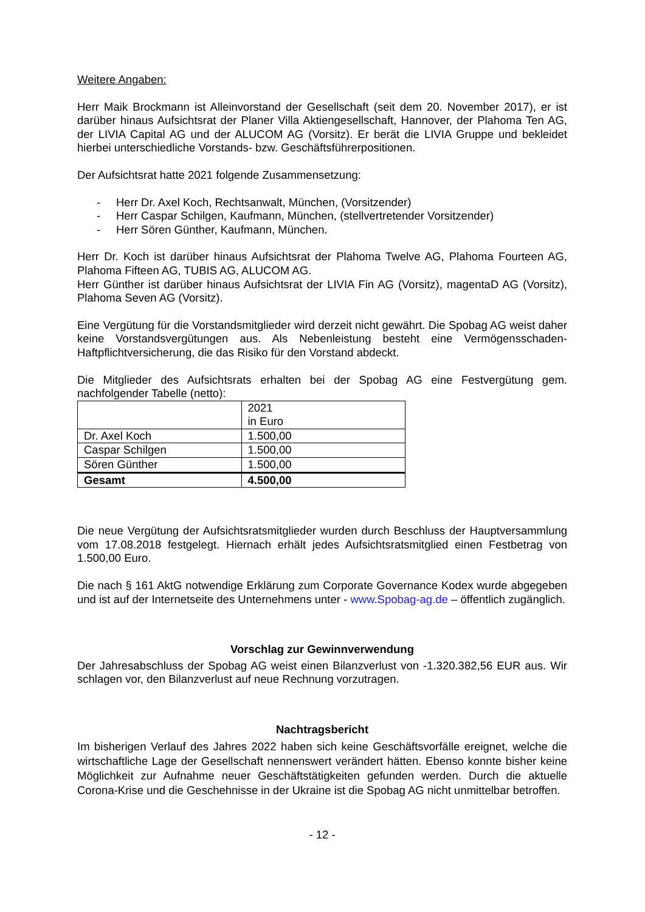Weitere Angaben:
Herr Maik Brockmann ist Alleinvorstand der Gesellschaft (seit dem 20. November 2017), er ist darüber hinaus Aufsichtsrat der Planer Villa Aktiengesellschaft, Hannover, der Plahoma Ten AG, der LIVIA Capital AG und der ALUCOM AG (Vorsitz). Er berät die LIVIA Gruppe und bekleidet hierbei unterschiedliche Vorstands- bzw. Geschäftsführerpositionen.
Der Aufsichtsrat hatte 2021 folgende Zusammensetzung:
- Herr Dr. Axel Koch, Rechtsanwalt, München, (Vorsitzender)
- Herr Caspar Schilgen, Kaufmann, München, (stellvertretender Vorsitzender)
- Herr Sören Günther, Kaufmann, München.
Herr Dr. Koch ist darüber hinaus Aufsichtsrat der Plahoma Twelve AG, Plahoma Fourteen AG, Plahoma Fifteen AG, TUBIS AG, ALUCOM AG.
Herr Günther ist darüber hinaus Aufsichtsrat der LIVIA Fin AG (Vorsitz), magentaD AG (Vorsitz), Plahoma Seven AG (Vorsitz).
Eine Vergütung für die Vorstandsmitglieder wird derzeit nicht gewährt. Die Spobag AG weist daher keine Vorstandsvergütungen aus. Als Nebenleistung besteht eine Vermögensschaden-Haftpflichtversicherung, die das Risiko für den Vorstand abdeckt.
Die Mitglieder des Aufsichtsrats erhalten bei der Spobag AG eine Festvergütung gem. nachfolgender Tabelle (netto):
| | 2021 in Euro |
| Dr. Axel Koch | 1.500,00 |
| Caspar Schilgen | 1.500,00 |
| Sören Günther | 1.500,00 |
| Gesamt | 4.500,00 |
Die neue Vergütung der Aufsichtsratsmitglieder wurden durch Beschluss der Hauptversammlung vom 17.08.2018 festgelegt. Hiernach erhält jedes Aufsichtsratsmitglied einen Festbetrag von 1.500,00 Euro.
Die nach § 161 AktG notwendige Erklärung zum Corporate Governance Kodex wurde abgegeben und ist auf der Internetseite des Unternehmens unter - www.Spobag-ag.de – öffentlich zugänglich.
Vorschlag zur Gewinnverwendung
Der Jahresabschluss der Spobag AG weist einen Bilanzverlust von -1.320.382,56 EUR aus. Wir schlagen vor, den Bilanzverlust auf neue Rechnung vorzutragen.
Nachtragsbericht
Im bisherigen Verlauf des Jahres 2022 haben sich keine Geschäftsvorfälle ereignet, welche die wirtschaftliche Lage der Gesellschaft nennenswert verändert hätten. Ebenso konnte bisher keine Möglichkeit zur Aufnahme neuer Geschäftstätigkeiten gefunden werden. Durch die aktuelle Corona-Krise und die Geschehnisse in der Ukraine ist die Spobag AG nicht unmittelbar betroffen.
- 12 -